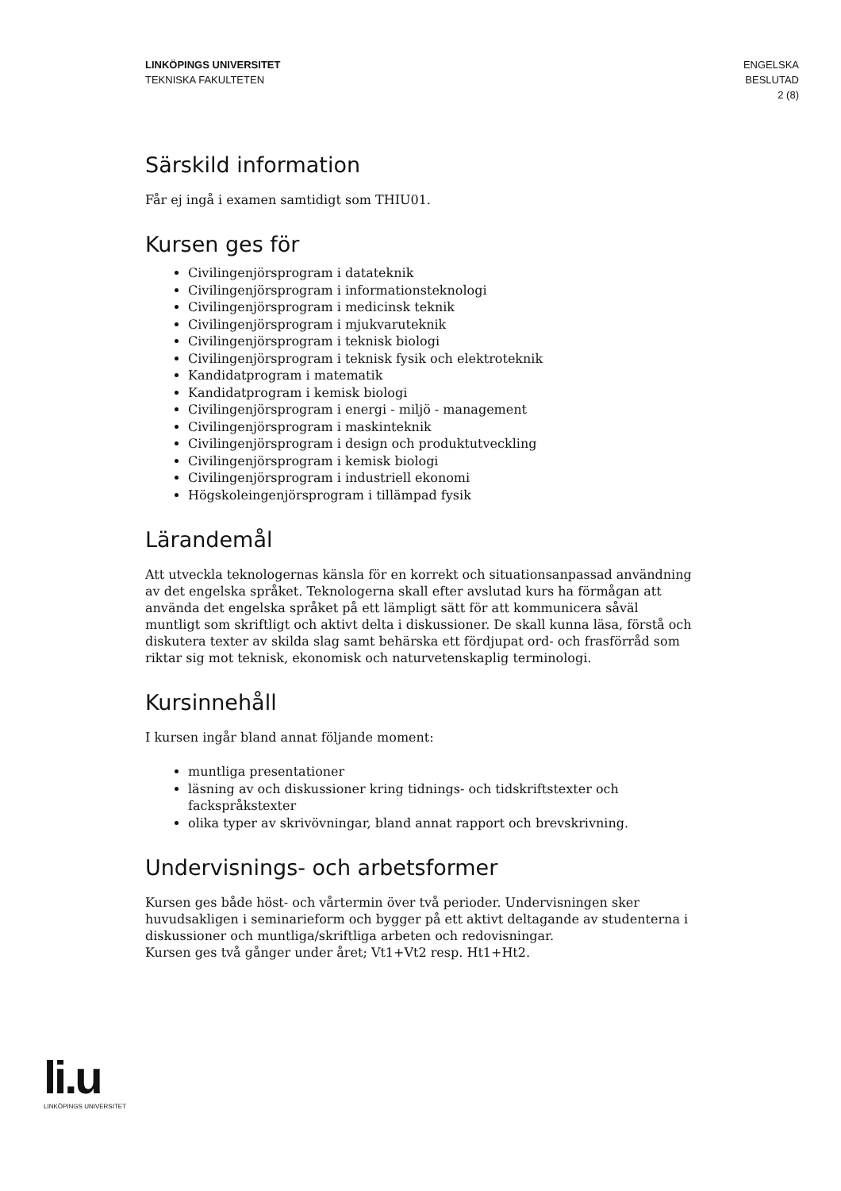LINKÖPINGS UNIVERSITET
TEKNISKA FAKULTETEN
ENGELSKA
BESLUTAD
2 (8)
Särskild information
Får ej ingå i examen samtidigt som THIU01.
Kursen ges för
Civilingenjörsprogram i datateknik
Civilingenjörsprogram i informationsteknologi
Civilingenjörsprogram i medicinsk teknik
Civilingenjörsprogram i mjukvaruteknik
Civilingenjörsprogram i teknisk biologi
Civilingenjörsprogram i teknisk fysik och elektroteknik
Kandidatprogram i matematik
Kandidatprogram i kemisk biologi
Civilingenjörsprogram i energi - miljö - management
Civilingenjörsprogram i maskinteknik
Civilingenjörsprogram i design och produktutveckling
Civilingenjörsprogram i kemisk biologi
Civilingenjörsprogram i industriell ekonomi
Högskoleingenjörsprogram i tillämpad fysik
Lärandemål
Att utveckla teknologernas känsla för en korrekt och situationsanpassad användning av det engelska språket. Teknologerna skall efter avslutad kurs ha förmågan att använda det engelska språket på ett lämpligt sätt för att kommunicera såväl muntligt som skriftligt och aktivt delta i diskussioner. De skall kunna läsa, förstå och diskutera texter av skilda slag samt behärska ett fördjupat ord- och frasförråd som riktar sig mot teknisk, ekonomisk och naturvetenskaplig terminologi.
Kursinnehåll
I kursen ingår bland annat följande moment:
muntliga presentationer
läsning av och diskussioner kring tidnings- och tidskriftstexter och fackspråkstexter
olika typer av skrivövningar, bland annat rapport och brevskrivning.
Undervisnings- och arbetsformer
Kursen ges både höst- och vårtermin över två perioder. Undervisningen sker huvudsakligen i seminarieform och bygger på ett aktivt deltagande av studenterna i diskussioner och muntliga/skriftliga arbeten och redovisningar.
Kursen ges två gånger under året; Vt1+Vt2 resp. Ht1+Ht2.
li.u
LINKÖPINGS UNIVERSITET